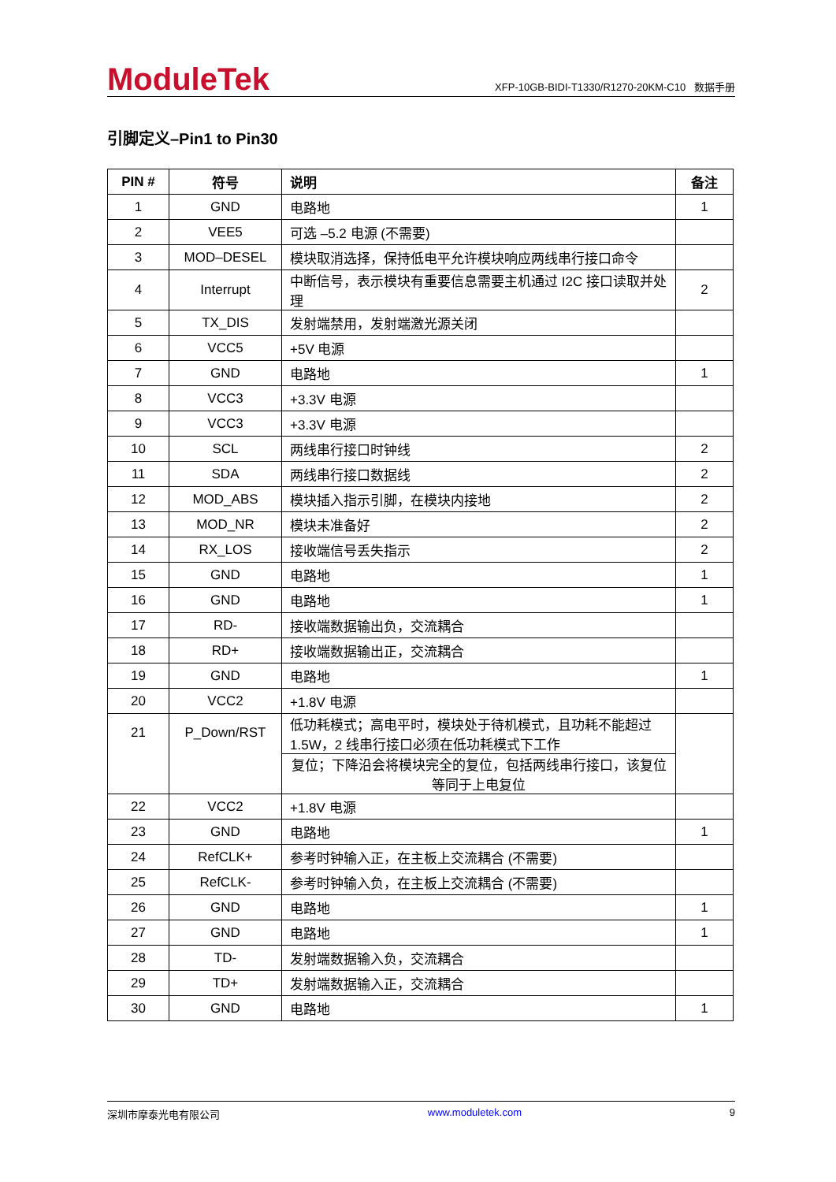ModuleTek
XFP-10GB-BIDI-T1330/R1270-20KM-C10 数据手册
引脚定义–Pin1 to Pin30
| PIN # | 符号 | 说明 | 备注 |
| --- | --- | --- | --- |
| 1 | GND | 电路地 | 1 |
| 2 | VEE5 | 可选 –5.2 电源 (不需要) | |
| 3 | MOD–DESEL | 模块取消选择，保持低电平允许模块响应两线串行接口命令 | |
| 4 | Interrupt | 中断信号，表示模块有重要信息需要主机通过 I2C 接口读取并处理 | 2 |
| 5 | TX_DIS | 发射端禁用，发射端激光源关闭 | |
| 6 | VCC5 | +5V 电源 | |
| 7 | GND | 电路地 | 1 |
| 8 | VCC3 | +3.3V 电源 | |
| 9 | VCC3 | +3.3V 电源 | |
| 10 | SCL | 两线串行接口时钟线 | 2 |
| 11 | SDA | 两线串行接口数据线 | 2 |
| 12 | MOD_ABS | 模块插入指示引脚，在模块内接地 | 2 |
| 13 | MOD_NR | 模块未准备好 | 2 |
| 14 | RX_LOS | 接收端信号丢失指示 | 2 |
| 15 | GND | 电路地 | 1 |
| 16 | GND | 电路地 | 1 |
| 17 | RD- | 接收端数据输出负，交流耦合 | |
| 18 | RD+ | 接收端数据输出正，交流耦合 | |
| 19 | GND | 电路地 | 1 |
| 20 | VCC2 | +1.8V 电源 | |
| 21 | P_Down/RST | 低功耗模式；高电平时，模块处于待机模式，且功耗不能超过 1.5W，2 线串行接口必须在低功耗模式下工作 | |
| | | 复位；下降沿会将模块完全的复位，包括两线串行接口，该复位等同于上电复位 | |
| 22 | VCC2 | +1.8V 电源 | |
| 23 | GND | 电路地 | 1 |
| 24 | RefCLK+ | 参考时钟输入正，在主板上交流耦合 (不需要) | |
| 25 | RefCLK- | 参考时钟输入负，在主板上交流耦合 (不需要) | |
| 26 | GND | 电路地 | 1 |
| 27 | GND | 电路地 | 1 |
| 28 | TD- | 发射端数据输入负，交流耦合 | |
| 29 | TD+ | 发射端数据输入正，交流耦合 | |
| 30 | GND | 电路地 | 1 |
深圳市摩泰光电有限公司 www.moduletek.com 9